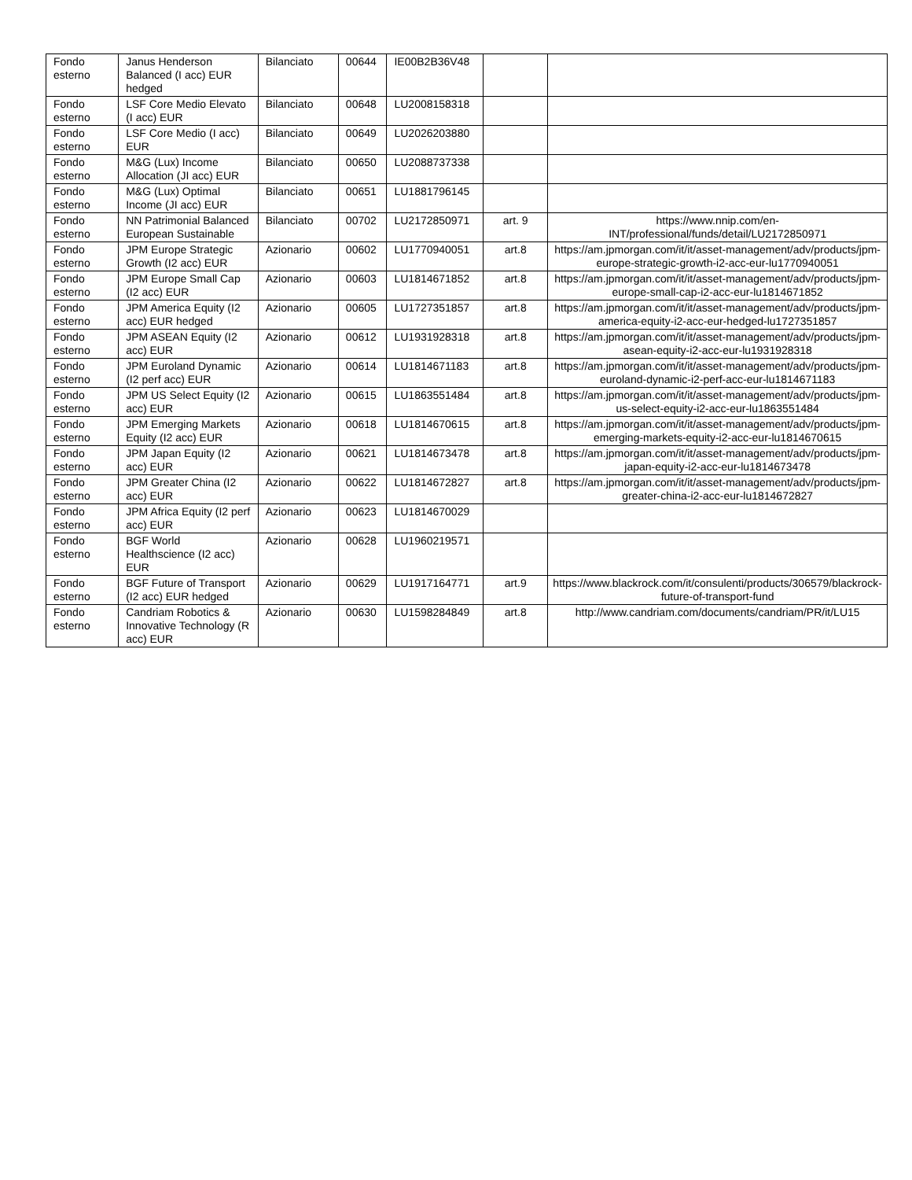| Fondo esterno | Janus Henderson Balanced (I acc) EUR hedged | Bilanciato | 00644 | IE00B2B36V48 | | |
| Fondo esterno | LSF Core Medio Elevato (I acc) EUR | Bilanciato | 00648 | LU2008158318 | | |
| Fondo esterno | LSF Core Medio (I acc) EUR | Bilanciato | 00649 | LU2026203880 | | |
| Fondo esterno | M&G (Lux) Income Allocation (JI acc) EUR | Bilanciato | 00650 | LU2088737338 | | |
| Fondo esterno | M&G (Lux) Optimal Income (JI acc) EUR | Bilanciato | 00651 | LU1881796145 | | |
| Fondo esterno | NN Patrimonial Balanced European Sustainable | Bilanciato | 00702 | LU2172850971 | art. 9 | https://www.nnip.com/en-INT/professional/funds/detail/LU2172850971 |
| Fondo esterno | JPM Europe Strategic Growth (I2 acc) EUR | Azionario | 00602 | LU1770940051 | art.8 | https://am.jpmorgan.com/it/it/asset-management/adv/products/jpm-europe-strategic-growth-i2-acc-eur-lu1770940051 |
| Fondo esterno | JPM Europe Small Cap (I2 acc) EUR | Azionario | 00603 | LU1814671852 | art.8 | https://am.jpmorgan.com/it/it/asset-management/adv/products/jpm-europe-small-cap-i2-acc-eur-lu1814671852 |
| Fondo esterno | JPM America Equity (I2 acc) EUR hedged | Azionario | 00605 | LU1727351857 | art.8 | https://am.jpmorgan.com/it/it/asset-management/adv/products/jpm-america-equity-i2-acc-eur-hedged-lu1727351857 |
| Fondo esterno | JPM ASEAN Equity (I2 acc) EUR | Azionario | 00612 | LU1931928318 | art.8 | https://am.jpmorgan.com/it/it/asset-management/adv/products/jpm-asean-equity-i2-acc-eur-lu1931928318 |
| Fondo esterno | JPM Euroland Dynamic (I2 perf acc) EUR | Azionario | 00614 | LU1814671183 | art.8 | https://am.jpmorgan.com/it/it/asset-management/adv/products/jpm-euroland-dynamic-i2-perf-acc-eur-lu1814671183 |
| Fondo esterno | JPM US Select Equity (I2 acc) EUR | Azionario | 00615 | LU1863551484 | art.8 | https://am.jpmorgan.com/it/it/asset-management/adv/products/jpm-us-select-equity-i2-acc-eur-lu1863551484 |
| Fondo esterno | JPM Emerging Markets Equity (I2 acc) EUR | Azionario | 00618 | LU1814670615 | art.8 | https://am.jpmorgan.com/it/it/asset-management/adv/products/jpm-emerging-markets-equity-i2-acc-eur-lu1814670615 |
| Fondo esterno | JPM Japan Equity (I2 acc) EUR | Azionario | 00621 | LU1814673478 | art.8 | https://am.jpmorgan.com/it/it/asset-management/adv/products/jpm-japan-equity-i2-acc-eur-lu1814673478 |
| Fondo esterno | JPM Greater China (I2 acc) EUR | Azionario | 00622 | LU1814672827 | art.8 | https://am.jpmorgan.com/it/it/asset-management/adv/products/jpm-greater-china-i2-acc-eur-lu1814672827 |
| Fondo esterno | JPM Africa Equity (I2 perf acc) EUR | Azionario | 00623 | LU1814670029 | | |
| Fondo esterno | BGF World Healthscience (I2 acc) EUR | Azionario | 00628 | LU1960219571 | | |
| Fondo esterno | BGF Future of Transport (I2 acc) EUR hedged | Azionario | 00629 | LU1917164771 | art.9 | https://www.blackrock.com/it/consulenti/products/306579/blackrock-future-of-transport-fund |
| Fondo esterno | Candriam Robotics & Innovative Technology (R acc) EUR | Azionario | 00630 | LU1598284849 | art.8 | http://www.candriam.com/documents/candriam/PR/it/LU15 |